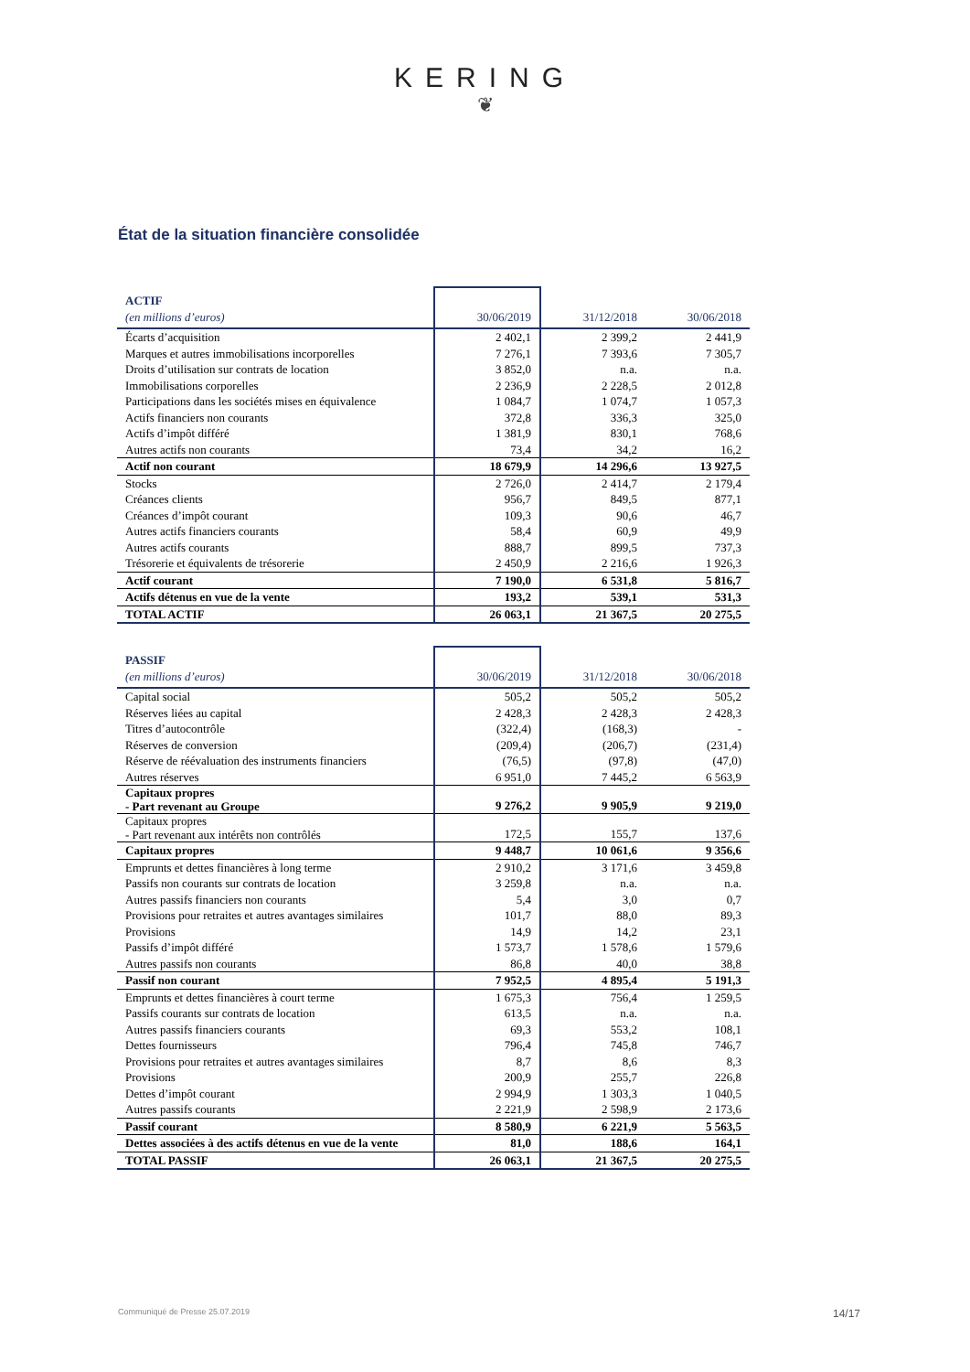KERING
❦
État de la situation financière consolidée
| ACTIF | | | |
| (en millions d’euros) | 30/06/2019 | 31/12/2018 | 30/06/2018 |
| Écarts d’acquisition | 2 402,1 | 2 399,2 | 2 441,9 |
| Marques et autres immobilisations incorporelles | 7 276,1 | 7 393,6 | 7 305,7 |
| Droits d’utilisation sur contrats de location | 3 852,0 | n.a. | n.a. |
| Immobilisations corporelles | 2 236,9 | 2 228,5 | 2 012,8 |
| Participations dans les sociétés mises en équivalence | 1 084,7 | 1 074,7 | 1 057,3 |
| Actifs financiers non courants | 372,8 | 336,3 | 325,0 |
| Actifs d’impôt différé | 1 381,9 | 830,1 | 768,6 |
| Autres actifs non courants | 73,4 | 34,2 | 16,2 |
| Actif non courant | 18 679,9 | 14 296,6 | 13 927,5 |
| Stocks | 2 726,0 | 2 414,7 | 2 179,4 |
| Créances clients | 956,7 | 849,5 | 877,1 |
| Créances d’impôt courant | 109,3 | 90,6 | 46,7 |
| Autres actifs financiers courants | 58,4 | 60,9 | 49,9 |
| Autres actifs courants | 888,7 | 899,5 | 737,3 |
| Trésorerie et équivalents de trésorerie | 2 450,9 | 2 216,6 | 1 926,3 |
| Actif courant | 7 190,0 | 6 531,8 | 5 816,7 |
| Actifs détenus en vue de la vente | 193,2 | 539,1 | 531,3 |
| TOTAL ACTIF | 26 063,1 | 21 367,5 | 20 275,5 |
| PASSIF | | | |
| (en millions d’euros) | 30/06/2019 | 31/12/2018 | 30/06/2018 |
| Capital social | 505,2 | 505,2 | 505,2 |
| Réserves liées au capital | 2 428,3 | 2 428,3 | 2 428,3 |
| Titres d’autocontrôle | (322,4) | (168,3) | - |
| Réserves de conversion | (209,4) | (206,7) | (231,4) |
| Réserve de réévaluation des instruments financiers | (76,5) | (97,8) | (47,0) |
| Autres réserves | 6 951,0 | 7 445,2 | 6 563,9 |
| Capitaux propres - Part revenant au Groupe | 9 276,2 | 9 905,9 | 9 219,0 |
| Capitaux propres - Part revenant aux intérêts non contrôlés | 172,5 | 155,7 | 137,6 |
| Capitaux propres | 9 448,7 | 10 061,6 | 9 356,6 |
| Emprunts et dettes financières à long terme | 2 910,2 | 3 171,6 | 3 459,8 |
| Passifs non courants sur contrats de location | 3 259,8 | n.a. | n.a. |
| Autres passifs financiers non courants | 5,4 | 3,0 | 0,7 |
| Provisions pour retraites et autres avantages similaires | 101,7 | 88,0 | 89,3 |
| Provisions | 14,9 | 14,2 | 23,1 |
| Passifs d’impôt différé | 1 573,7 | 1 578,6 | 1 579,6 |
| Autres passifs non courants | 86,8 | 40,0 | 38,8 |
| Passif non courant | 7 952,5 | 4 895,4 | 5 191,3 |
| Emprunts et dettes financières à court terme | 1 675,3 | 756,4 | 1 259,5 |
| Passifs courants sur contrats de location | 613,5 | n.a. | n.a. |
| Autres passifs financiers courants | 69,3 | 553,2 | 108,1 |
| Dettes fournisseurs | 796,4 | 745,8 | 746,7 |
| Provisions pour retraites et autres avantages similaires | 8,7 | 8,6 | 8,3 |
| Provisions | 200,9 | 255,7 | 226,8 |
| Dettes d’impôt courant | 2 994,9 | 1 303,3 | 1 040,5 |
| Autres passifs courants | 2 221,9 | 2 598,9 | 2 173,6 |
| Passif courant | 8 580,9 | 6 221,9 | 5 563,5 |
| Dettes associées à des actifs détenus en vue de la vente | 81,0 | 188,6 | 164,1 |
| TOTAL PASSIF | 26 063,1 | 21 367,5 | 20 275,5 |
Communiqué de Presse 25.07.2019 14/17